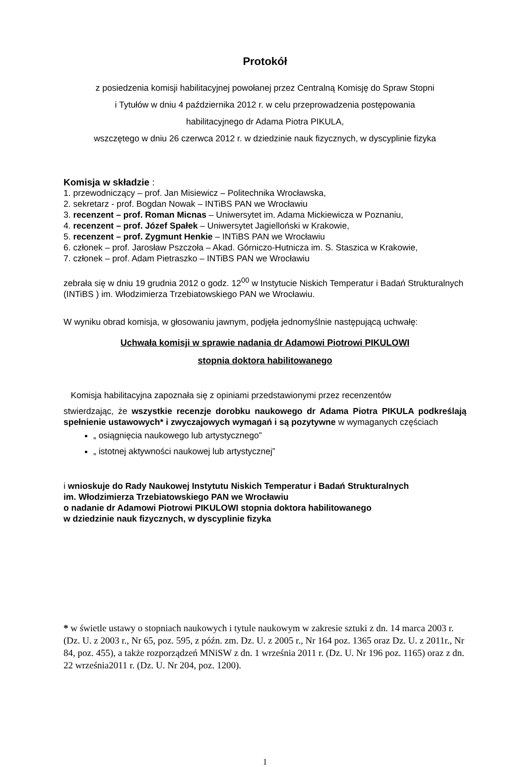Protokół
z posiedzenia komisji habilitacyjnej powołanej przez Centralną Komisję do Spraw Stopni
i Tytułów w dniu 4 października 2012 r. w celu przeprowadzenia postępowania
habilitacyjnego dr Adama Piotra PIKULA,
wszczętego w dniu 26 czerwca 2012 r. w dziedzinie nauk fizycznych, w dyscyplinie fizyka
Komisja w składzie :
1. przewodniczący – prof. Jan Misiewicz – Politechnika Wrocławska,
2. sekretarz - prof. Bogdan Nowak – INTiBS PAN we Wrocławiu
3. recenzent – prof. Roman Micnas – Uniwersytet im. Adama Mickiewicza w Poznaniu,
4. recenzent – prof. Józef Spałek – Uniwersytet Jagielloński w Krakowie,
5. recenzent – prof. Zygmunt Henkie – INTiBS PAN we Wrocławiu
6. członek – prof. Jarosław Pszczoła – Akad. Górniczo-Hutnicza im. S. Staszica w Krakowie,
7. członek – prof. Adam Pietraszko – INTiBS PAN we Wrocławiu
zebrała się w dniu 19 grudnia 2012 o godz. 12<sup>00</sup> w Instytucie Niskich Temperatur i Badań Strukturalnych (INTiBS ) im. Włodzimierza Trzebiatowskiego PAN we Wrocławiu.
W wyniku obrad komisja, w głosowaniu jawnym, podjęła jednomyślnie następującą uchwałę:
Uchwała komisji w sprawie nadania dr Adamowi Piotrowi PIKULOWI
stopnia doktora habilitowanego
Komisja habilitacyjna zapoznała się z opiniami przedstawionymi przez recenzentów
stwierdzając, że wszystkie recenzje dorobku naukowego dr Adama Piotra PIKULA podkreślają spełnienie ustawowych* i zwyczajowych wymagań i są pozytywne w wymaganych częściach
„ osiągnięcia naukowego lub artystycznego”
„ istotnej aktywności naukowej lub artystycznej”
i wnioskuje do Rady Naukowej Instytutu Niskich Temperatur i Badań Strukturalnych
im. Włodzimierza Trzebiatowskiego PAN we Wrocławiu
o nadanie dr Adamowi Piotrowi PIKULOWI stopnia doktora habilitowanego
w dziedzinie nauk fizycznych, w dyscyplinie fizyka
* w świetle ustawy o stopniach naukowych i tytule naukowym w zakresie sztuki z dn. 14 marca 2003 r. (Dz. U. z 2003 r., Nr 65, poz. 595, z późn. zm. Dz. U. z 2005 r., Nr 164 poz. 1365 oraz Dz. U. z 2011r., Nr 84, poz. 455), a także rozporządzeń MNiSW z dn. 1 września 2011 r. (Dz. U. Nr 196 poz. 1165) oraz z dn. 22 września2011 r. (Dz. U. Nr 204, poz. 1200).
1